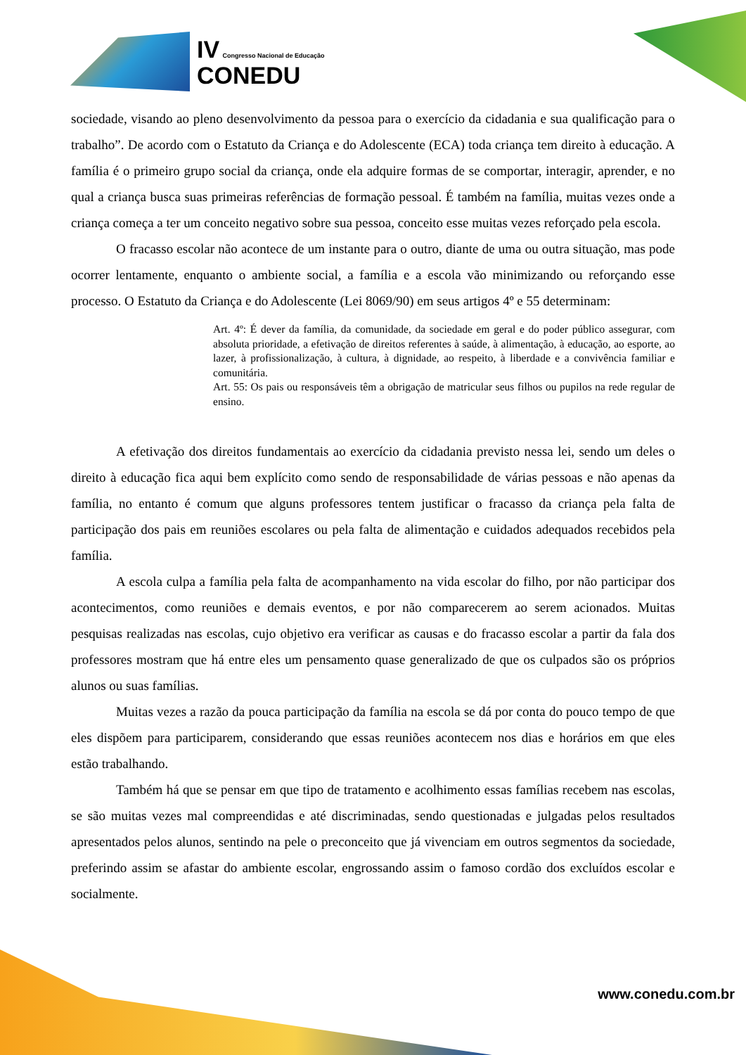IV Congresso Nacional de Educação
CONEDU
sociedade, visando ao pleno desenvolvimento da pessoa para o exercício da cidadania e sua qualificação para o trabalho”. De acordo com o Estatuto da Criança e do Adolescente (ECA) toda criança tem direito à educação. A família é o primeiro grupo social da criança, onde ela adquire formas de se comportar, interagir, aprender, e no qual a criança busca suas primeiras referências de formação pessoal. É também na família, muitas vezes onde a criança começa a ter um conceito negativo sobre sua pessoa, conceito esse muitas vezes reforçado pela escola.
O fracasso escolar não acontece de um instante para o outro, diante de uma ou outra situação, mas pode ocorrer lentamente, enquanto o ambiente social, a família e a escola vão minimizando ou reforçando esse processo. O Estatuto da Criança e do Adolescente (Lei 8069/90) em seus artigos 4º e 55 determinam:
Art. 4º: É dever da família, da comunidade, da sociedade em geral e do poder público assegurar, com absoluta prioridade, a efetivação de direitos referentes à saúde, à alimentação, à educação, ao esporte, ao lazer, à profissionalização, à cultura, à dignidade, ao respeito, à liberdade e a convivência familiar e comunitária.
Art. 55: Os pais ou responsáveis têm a obrigação de matricular seus filhos ou pupilos na rede regular de ensino.
A efetivação dos direitos fundamentais ao exercício da cidadania previsto nessa lei, sendo um deles o direito à educação fica aqui bem explícito como sendo de responsabilidade de várias pessoas e não apenas da família, no entanto é comum que alguns professores tentem justificar o fracasso da criança pela falta de participação dos pais em reuniões escolares ou pela falta de alimentação e cuidados adequados recebidos pela família.
A escola culpa a família pela falta de acompanhamento na vida escolar do filho, por não participar dos acontecimentos, como reuniões e demais eventos, e por não comparecerem ao serem acionados. Muitas pesquisas realizadas nas escolas, cujo objetivo era verificar as causas e do fracasso escolar a partir da fala dos professores mostram que há entre eles um pensamento quase generalizado de que os culpados são os próprios alunos ou suas famílias.
Muitas vezes a razão da pouca participação da família na escola se dá por conta do pouco tempo de que eles dispõem para participarem, considerando que essas reuniões acontecem nos dias e horários em que eles estão trabalhando.
Também há que se pensar em que tipo de tratamento e acolhimento essas famílias recebem nas escolas, se são muitas vezes mal compreendidas e até discriminadas, sendo questionadas e julgadas pelos resultados apresentados pelos alunos, sentindo na pele o preconceito que já vivenciam em outros segmentos da sociedade, preferindo assim se afastar do ambiente escolar, engrossando assim o famoso cordão dos excluídos escolar e socialmente.
www.conedu.com.br